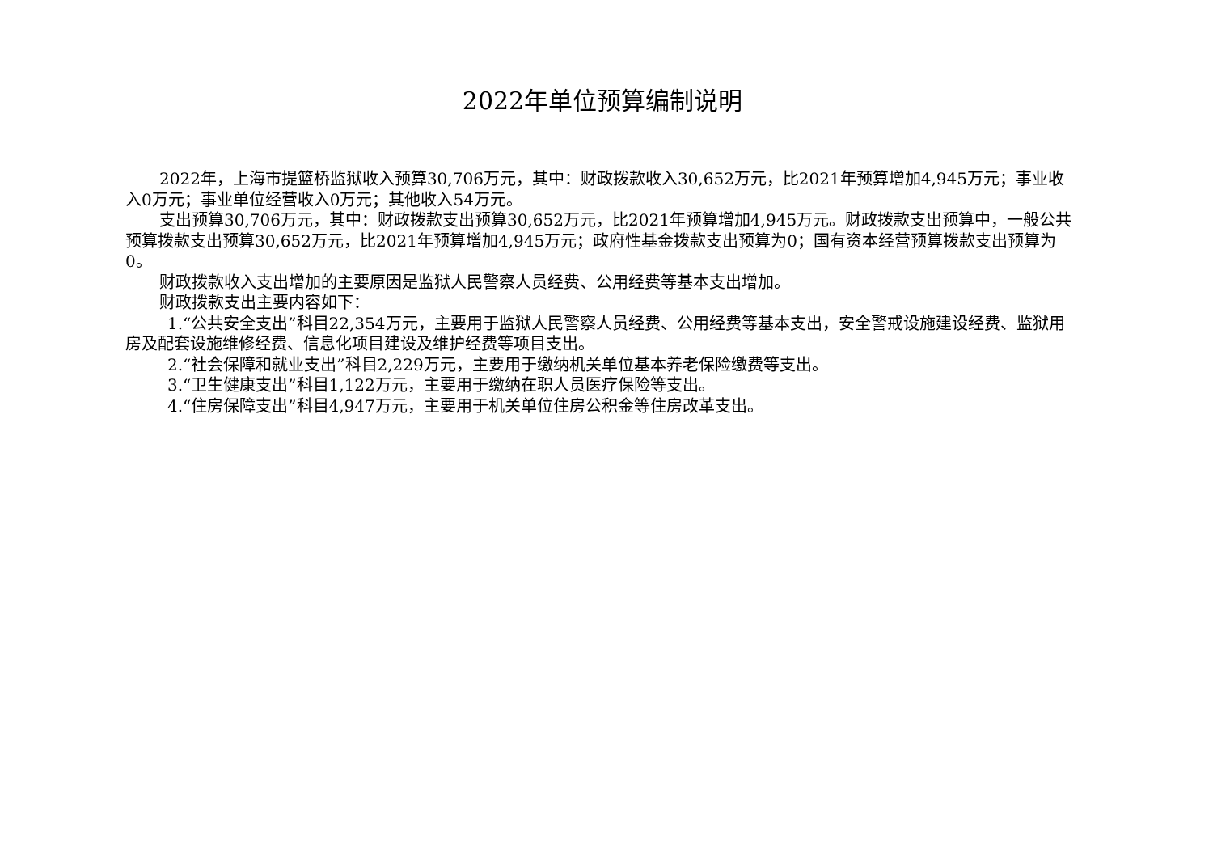2022年单位预算编制说明
2022年，上海市提篮桥监狱收入预算30,706万元，其中：财政拨款收入30,652万元，比2021年预算增加4,945万元；事业收入0万元；事业单位经营收入0万元；其他收入54万元。
支出预算30,706万元，其中：财政拨款支出预算30,652万元，比2021年预算增加4,945万元。财政拨款支出预算中，一般公共预算拨款支出预算30,652万元，比2021年预算增加4,945万元；政府性基金拨款支出预算为0；国有资本经营预算拨款支出预算为0。
财政拨款收入支出增加的主要原因是监狱人民警察人员经费、公用经费等基本支出增加。
财政拨款支出主要内容如下：
1.“公共安全支出”科目22,354万元，主要用于监狱人民警察人员经费、公用经费等基本支出，安全警戒设施建设经费、监狱用房及配套设施维修经费、信息化项目建设及维护经费等项目支出。
2.“社会保障和就业支出”科目2,229万元，主要用于缴纳机关单位基本养老保险缴费等支出。
3.“卫生健康支出”科目1,122万元，主要用于缴纳在职人员医疗保险等支出。
4.“住房保障支出”科目4,947万元，主要用于机关单位住房公积金等住房改革支出。